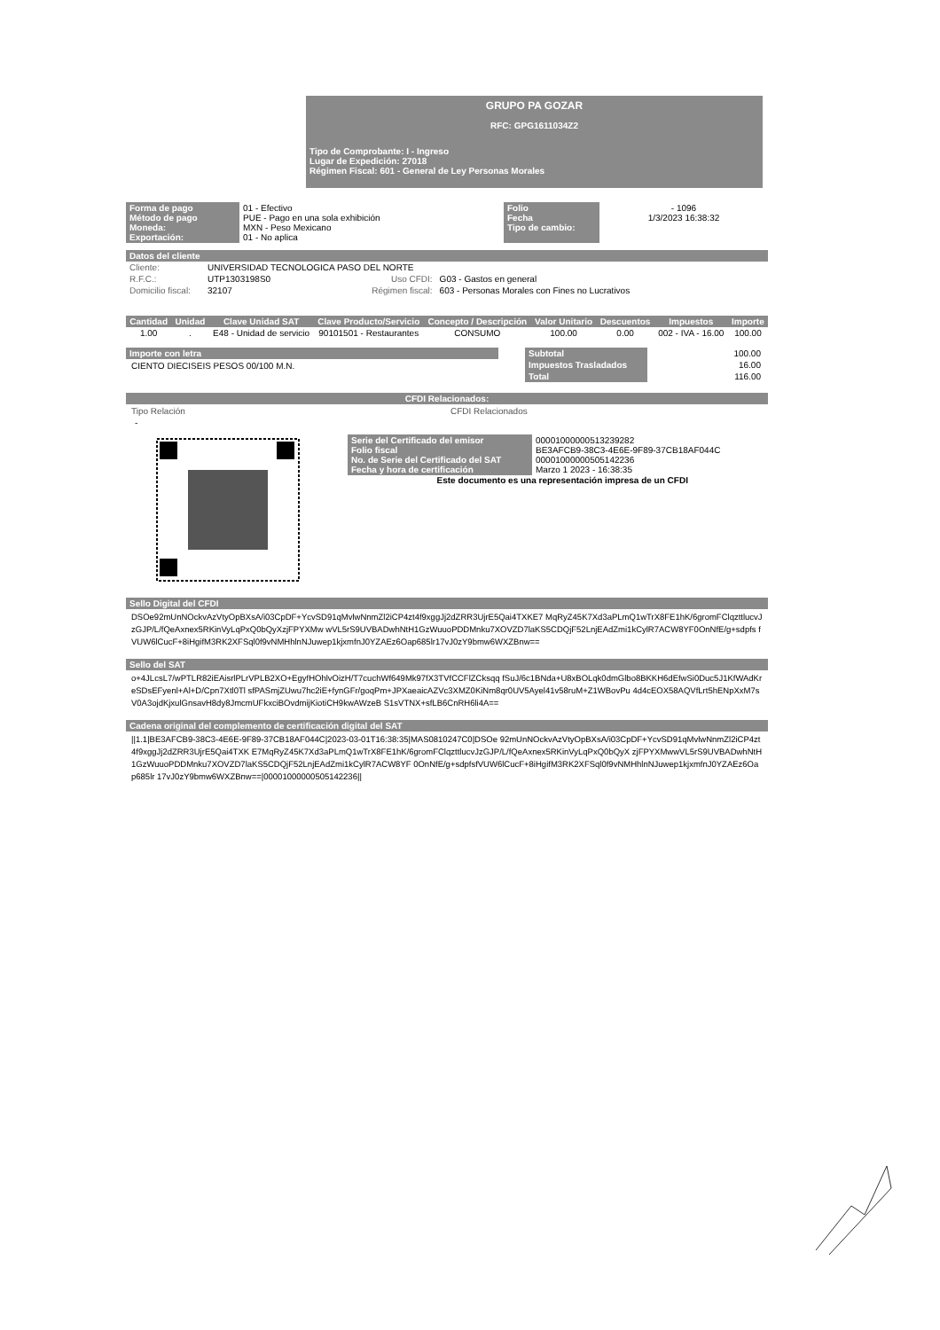GRUPO PA GOZAR
RFC: GPG1611034Z2
Tipo de Comprobante: I - Ingreso
Lugar de Expedición: 27018
Régimen Fiscal: 601 - General de Ley Personas Morales
| Forma de pago Método de pago Moneda: Exportación: | 01 - Efectivo PUE - Pago en una sola exhibición MXN - Peso Mexicano 01 - No aplica | Folio Fecha Tipo de cambio: | - 1096 1/3/2023 16:38:32 |
Datos del cliente
| Cliente: | UNIVERSIDAD TECNOLOGICA PASO DEL NORTE | | |
| R.F.C.: | UTP1303198S0 | Uso CFDI: | G03 - Gastos en general |
| Domicilio fiscal: | 32107 | Régimen fiscal: | 603 - Personas Morales con Fines no Lucrativos |
| Cantidad | Unidad | Clave Unidad SAT | Clave Producto/Servicio | Concepto / Descripción | Valor Unitario | Descuentos | Impuestos | Importe |
| --- | --- | --- | --- | --- | --- | --- | --- | --- |
| 1.00 | . | E48 - Unidad de servicio | 90101501 - Restaurantes | CONSUMO | 100.00 | 0.00 | 002 - IVA - 16.00 | 100.00 |
Importe con letra
CIENTO DIECISEIS PESOS 00/100 M.N.
| Subtotal | 100.00 |
| Impuestos Trasladados | 16.00 |
| Total | 116.00 |
CFDI Relacionados:
Tipo Relación CFDI Relacionados
-
| Serie del Certificado del emisor Folio fiscal No. de Serie del Certificado del SAT Fecha y hora de certificación | 00001000000513239282 BE3AFCB9-38C3-4E6E-9F89-37CB18AF044C 00001000000505142236 Marzo 1 2023 - 16:38:35 |
Este documento es una representación impresa de un CFDI
Sello Digital del CFDI
DSOe92mUnNOckvAzVtyOpBXsA/i03CpDF+YcvSD91qMvlwNnmZl2iCP4zt4f9xggJj2dZRR3UjrE5Qai4TXKE7 MqRyZ45K7Xd3aPLmQ1wTrX8FE1hK/6gromFClqzttlucvJzGJP/L/fQeAxnex5RKinVyLqPxQ0bQyXzjFPYXMw wVL5rS9UVBADwhNtH1GzWuuoPDDMnku7XOVZD7laKS5CDQjF52LnjEAdZmi1kCylR7ACW8YF0OnNfE/g+sdpfs fVUW6lCucF+8iHgifM3RK2XFSql0f9vNMHhlnNJuwep1kjxmfnJ0YZAEz6Oap685lr17vJ0zY9bmw6WXZBnw==
Sello del SAT
o+4JLcsL7/wPTLR82iEAisrlPLrVPLB2XO+EgyfHOhlvOizH/T7cuchWf649Mk97fX3TVfCCFlZCksqq fSuJ/6c1BNda+U8xBOLqk0dmGlbo8BKKH6dEfwSi0Duc5J1KfWAdKreSDsEFyenl+Al+D/Cpn7Xtl0Tl sfPASmjZUwu7hc2iE+fynGFr/goqPm+JPXaeaicAZVc3XMZ0KiNm8qr0UV5Ayel41v58ruM+Z1WBovPu 4d4cEOX58AQVfLrt5hENpXxM7sV0A3ojdKjxulGnsavH8dy8JmcmUFkxciBOvdmijKiotiCH9kwAWzeB S1sVTNX+sfLB6CnRH6li4A==
Cadena original del complemento de certificación digital del SAT
||1.1|BE3AFCB9-38C3-4E6E-9F89-37CB18AF044C|2023-03-01T16:38:35|MAS0810247C0|DSOe 92mUnNOckvAzVtyOpBXsA/i03CpDF+YcvSD91qMvlwNnmZl2iCP4zt4f9xggJj2dZRR3UjrE5Qai4TXK E7MqRyZ45K7Xd3aPLmQ1wTrX8FE1hK/6gromFClqzttlucvJzGJP/L/fQeAxnex5RKinVyLqPxQ0bQyX zjFPYXMwwVL5rS9UVBADwhNtH1GzWuuoPDDMnku7XOVZD7laKS5CDQjF52LnjEAdZmi1kCylR7ACW8YF 0OnNfE/g+sdpfsfVUW6lCucF+8iHgifM3RK2XFSql0f9vNMHhlnNJuwep1kjxmfnJ0YZAEz6Oap685lr 17vJ0zY9bmw6WXZBnw==|00001000000505142236||